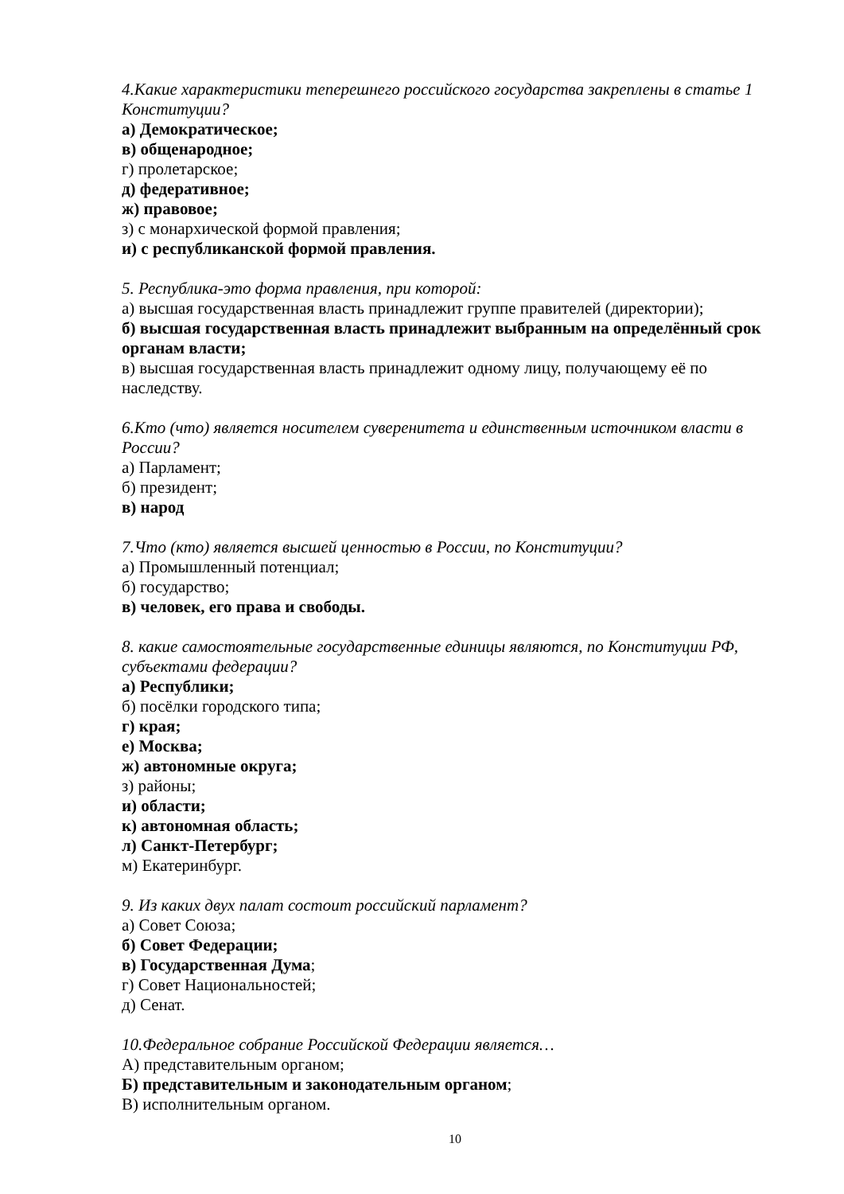4.Какие характеристики теперешнего российского государства закреплены в статье 1 Конституции?
а) Демократическое;
в) общенародное;
г) пролетарское;
д) федеративное;
ж) правовое;
з) с монархической формой правления;
и) с республиканской формой правления.
5. Республика-это форма правления, при которой:
а) высшая государственная власть принадлежит группе правителей (директории);
б) высшая государственная власть принадлежит выбранным на определённый срок органам власти;
в) высшая государственная власть принадлежит одному лицу, получающему её по наследству.
6.Кто (что) является носителем суверенитета и единственным источником власти в России?
а) Парламент;
б) президент;
в) народ
7.Что (кто) является высшей ценностью в России, по Конституции?
а) Промышленный потенциал;
б) государство;
в) человек, его права и свободы.
8. какие самостоятельные государственные единицы являются, по Конституции РФ, субъектами федерации?
а) Республики;
б) посёлки городского типа;
г) края;
е) Москва;
ж) автономные округа;
з) районы;
и) области;
к) автономная область;
л) Санкт-Петербург;
м) Екатеринбург.
9. Из каких двух палат состоит российский парламент?
а) Совет Союза;
б) Совет Федерации;
в) Государственная Дума;
г) Совет Национальностей;
д) Сенат.
10.Федеральное собрание Российской Федерации является…
А) представительным органом;
Б) представительным и законодательным органом;
В) исполнительным органом.
10